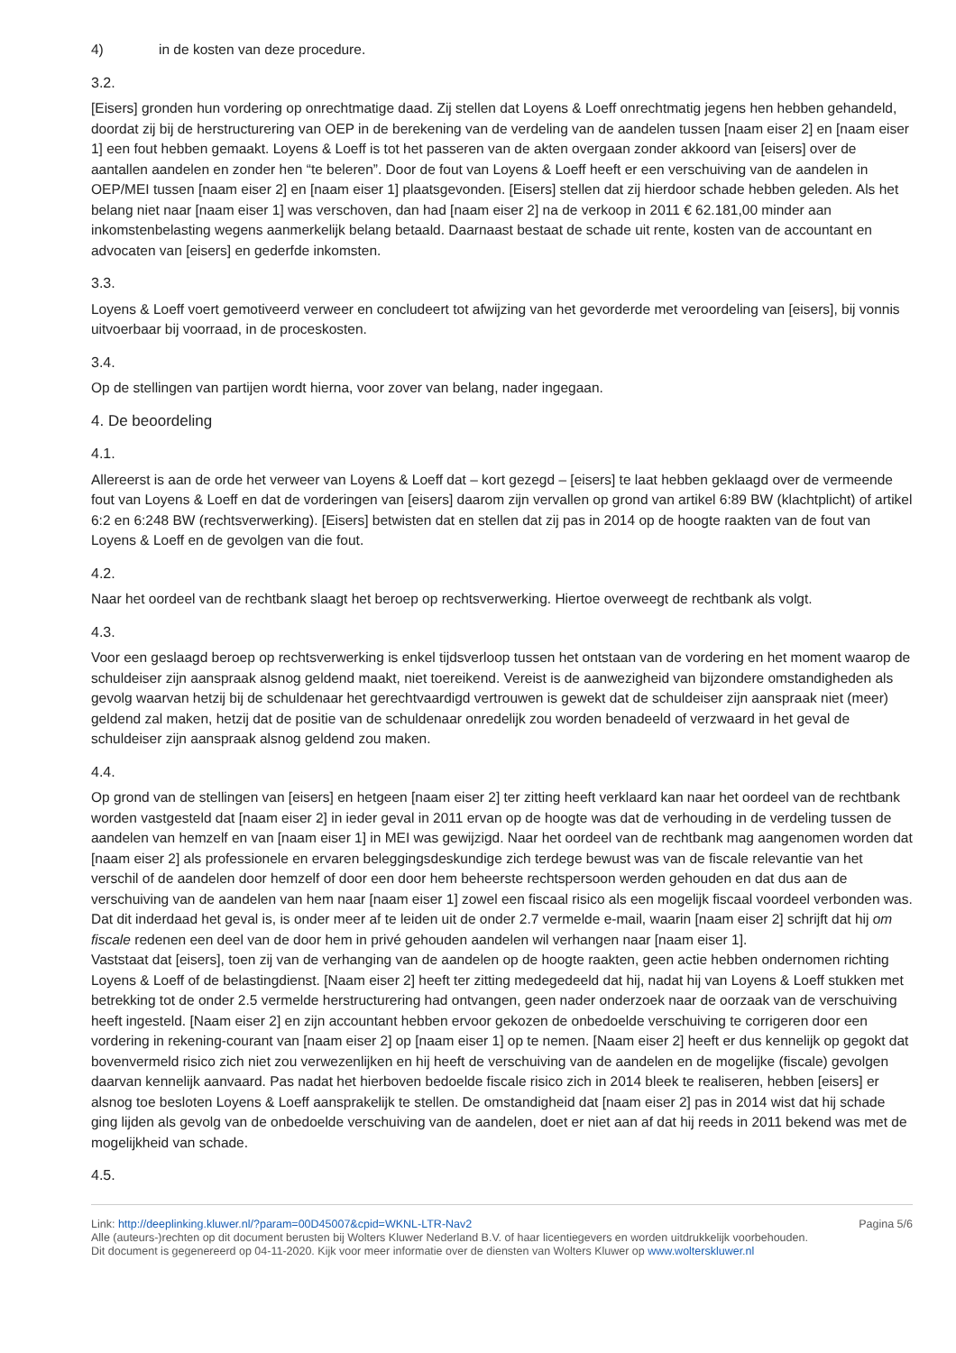4) in de kosten van deze procedure.
3.2.
[Eisers] gronden hun vordering op onrechtmatige daad. Zij stellen dat Loyens & Loeff onrechtmatig jegens hen hebben gehandeld, doordat zij bij de herstructurering van OEP in de berekening van de verdeling van de aandelen tussen [naam eiser 2] en [naam eiser 1] een fout hebben gemaakt. Loyens & Loeff is tot het passeren van de akten overgaan zonder akkoord van [eisers] over de aantallen aandelen en zonder hen “te beleren”. Door de fout van Loyens & Loeff heeft er een verschuiving van de aandelen in OEP/MEI tussen [naam eiser 2] en [naam eiser 1] plaatsgevonden. [Eisers] stellen dat zij hierdoor schade hebben geleden. Als het belang niet naar [naam eiser 1] was verschoven, dan had [naam eiser 2] na de verkoop in 2011 € 62.181,00 minder aan inkomstenbelasting wegens aanmerkelijk belang betaald. Daarnaast bestaat de schade uit rente, kosten van de accountant en advocaten van [eisers] en gederfde inkomsten.
3.3.
Loyens & Loeff voert gemotiveerd verweer en concludeert tot afwijzing van het gevorderde met veroordeling van [eisers], bij vonnis uitvoerbaar bij voorraad, in de proceskosten.
3.4.
Op de stellingen van partijen wordt hierna, voor zover van belang, nader ingegaan.
4. De beoordeling
4.1.
Allereerst is aan de orde het verweer van Loyens & Loeff dat – kort gezegd – [eisers] te laat hebben geklaagd over de vermeende fout van Loyens & Loeff en dat de vorderingen van [eisers] daarom zijn vervallen op grond van artikel 6:89 BW (klachtplicht) of artikel 6:2 en 6:248 BW (rechtsverwerking). [Eisers] betwisten dat en stellen dat zij pas in 2014 op de hoogte raakten van de fout van Loyens & Loeff en de gevolgen van die fout.
4.2.
Naar het oordeel van de rechtbank slaagt het beroep op rechtsverwerking. Hiertoe overweegt de rechtbank als volgt.
4.3.
Voor een geslaagd beroep op rechtsverwerking is enkel tijdsverloop tussen het ontstaan van de vordering en het moment waarop de schuldeiser zijn aanspraak alsnog geldend maakt, niet toereikend. Vereist is de aanwezigheid van bijzondere omstandigheden als gevolg waarvan hetzij bij de schuldenaar het gerechtvaardigd vertrouwen is gewekt dat de schuldeiser zijn aanspraak niet (meer) geldend zal maken, hetzij dat de positie van de schuldenaar onredelijk zou worden benadeeld of verzwaard in het geval de schuldeiser zijn aanspraak alsnog geldend zou maken.
4.4.
Op grond van de stellingen van [eisers] en hetgeen [naam eiser 2] ter zitting heeft verklaard kan naar het oordeel van de rechtbank worden vastgesteld dat [naam eiser 2] in ieder geval in 2011 ervan op de hoogte was dat de verhouding in de verdeling tussen de aandelen van hemzelf en van [naam eiser 1] in MEI was gewijzigd. Naar het oordeel van de rechtbank mag aangenomen worden dat [naam eiser 2] als professionele en ervaren beleggingsdeskundige zich terdege bewust was van de fiscale relevantie van het verschil of de aandelen door hemzelf of door een door hem beheerste rechtspersoon werden gehouden en dat dus aan de verschuiving van de aandelen van hem naar [naam eiser 1] zowel een fiscaal risico als een mogelijk fiscaal voordeel verbonden was. Dat dit inderdaad het geval is, is onder meer af te leiden uit de onder 2.7 vermelde e-mail, waarin [naam eiser 2] schrijft dat hij om fiscale redenen een deel van de door hem in privé gehouden aandelen wil verhangen naar [naam eiser 1].
Vaststaat dat [eisers], toen zij van de verhanging van de aandelen op de hoogte raakten, geen actie hebben ondernomen richting Loyens & Loeff of de belastingdienst. [Naam eiser 2] heeft ter zitting medegedeeld dat hij, nadat hij van Loyens & Loeff stukken met betrekking tot de onder 2.5 vermelde herstructurering had ontvangen, geen nader onderzoek naar de oorzaak van de verschuiving heeft ingesteld. [Naam eiser 2] en zijn accountant hebben ervoor gekozen de onbedoelde verschuiving te corrigeren door een vordering in rekening-courant van [naam eiser 2] op [naam eiser 1] op te nemen. [Naam eiser 2] heeft er dus kennelijk op gegokt dat bovenvermeld risico zich niet zou verwezenlijken en hij heeft de verschuiving van de aandelen en de mogelijke (fiscale) gevolgen daarvan kennelijk aanvaard. Pas nadat het hierboven bedoelde fiscale risico zich in 2014 bleek te realiseren, hebben [eisers] er alsnog toe besloten Loyens & Loeff aansprakelijk te stellen. De omstandigheid dat [naam eiser 2] pas in 2014 wist dat hij schade ging lijden als gevolg van de onbedoelde verschuiving van de aandelen, doet er niet aan af dat hij reeds in 2011 bekend was met de mogelijkheid van schade.
4.5.
Link: http://deeplinking.kluwer.nl/?param=00D45007&cpid=WKNL-LTR-Nav2
Alle (auteurs-)rechten op dit document berusten bij Wolters Kluwer Nederland B.V. of haar licentiegevers en worden uitdrukkelijk voorbehouden. Dit document is gegenereerd op 04-11-2020. Kijk voor meer informatie over de diensten van Wolters Kluwer op www.wolterskluwer.nl
Pagina 5/6